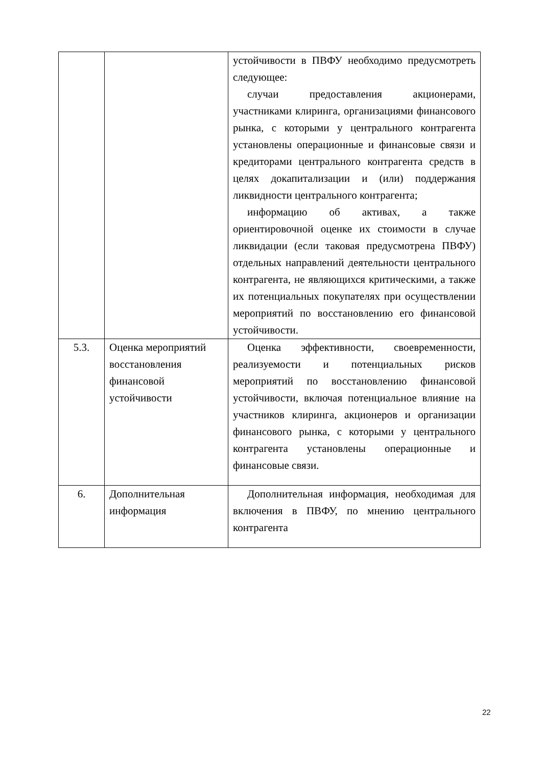| | | устойчивости в ПВФУ необходимо предусмотреть следующее: случаи предоставления акционерами, участниками клиринга, организациями финансового рынка, с которыми у центрального контрагента установлены операционные и финансовые связи и кредиторами центрального контрагента средств в целях докапитализации и (или) поддержания ликвидности центрального контрагента; информацию об активах, а также ориентировочной оценке их стоимости в случае ликвидации (если таковая предусмотрена ПВФУ) отдельных направлений деятельности центрального контрагента, не являющихся критическими, а также их потенциальных покупателях при осуществлении мероприятий по восстановлению его финансовой устойчивости. |
| 5.3. | Оценка мероприятий восстановления финансовой устойчивости | Оценка эффективности, своевременности, реализуемости и потенциальных рисков мероприятий по восстановлению финансовой устойчивости, включая потенциальное влияние на участников клиринга, акционеров и организации финансового рынка, с которыми у центрального контрагента установлены операционные и финансовые связи. |
| 6. | Дополнительная информация | Дополнительная информация, необходимая для включения в ПВФУ, по мнению центрального контрагента |
22